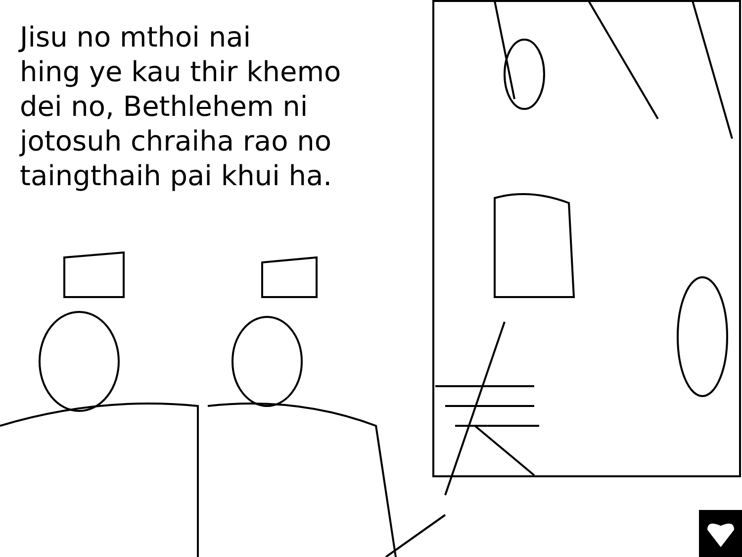Jisu no mthoi nai
hing ye kau thir khemo
dei no, Bethlehem ni
jotosuh chraiha rao no
taingthaih pai khui ha.